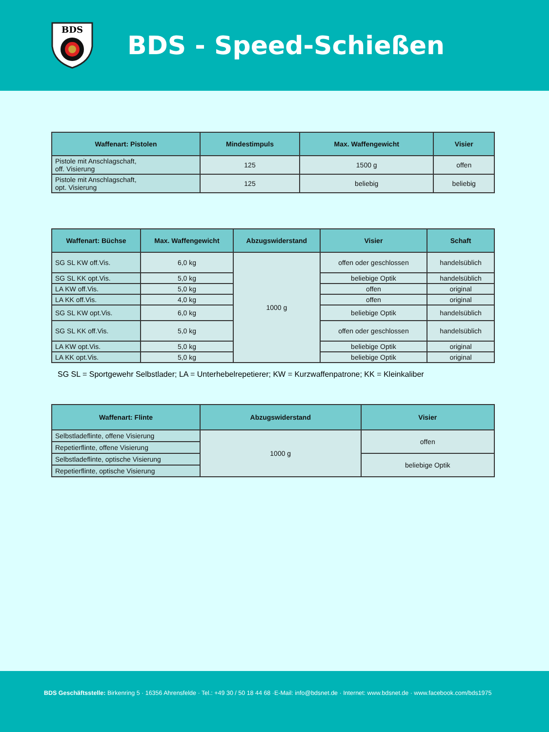BDS
BDS - Speed-Schießen
| Waffenart: Pistolen | Mindestimpuls | Max. Waffengewicht | Visier |
| --- | --- | --- | --- |
| Pistole mit Anschlagschaft, off. Visierung | 125 | 1500 g | offen |
| Pistole mit Anschlagschaft, opt. Visierung | 125 | beliebig | beliebig |
| Waffenart: Büchse | Max. Waffengewicht | Abzugswiderstand | Visier | Schaft |
| --- | --- | --- | --- | --- |
| SG SL KW off.Vis. | 6,0 kg | 1000 g | offen oder geschlossen | handelsüblich |
| SG SL KK opt.Vis. | 5,0 kg | | beliebige Optik | handelsüblich |
| LA KW off.Vis. | 5,0 kg | | offen | original |
| LA KK off.Vis. | 4,0 kg | | offen | original |
| SG SL KW opt.Vis. | 6,0 kg | | beliebige Optik | handelsüblich |
| SG SL KK off.Vis. | 5,0 kg | | offen oder geschlossen | handelsüblich |
| LA KW opt.Vis. | 5,0 kg | | beliebige Optik | original |
| LA KK opt.Vis. | 5,0 kg | | beliebige Optik | original |
SG SL = Sportgewehr Selbstlader; LA = Unterhebelrepetierer; KW = Kurzwaffenpatrone; KK = Kleinkaliber
| Waffenart: Flinte | Abzugswiderstand | Visier |
| --- | --- | --- |
| Selbstladeflinte, offene Visierung | 1000 g | offen |
| Repetierflinte, offene Visierung | | |
| Selbstladeflinte, optische Visierung | | beliebige Optik |
| Repetierflinte, optische Visierung | | |
BDS Geschäftsstelle: Birkenring 5 · 16356 Ahrensfelde · Tel.: +49 30 / 50 18 44 68 ·E-Mail: info@bdsnet.de · Internet: www.bdsnet.de · www.facebook.com/bds1975